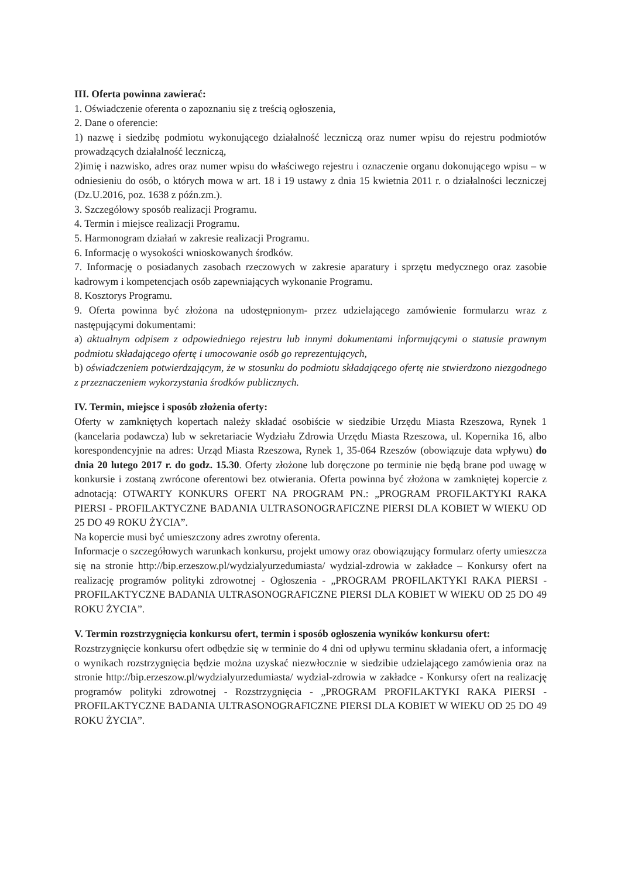III. Oferta powinna zawierać:
1. Oświadczenie oferenta o zapoznaniu się z treścią ogłoszenia,
2. Dane o oferencie:
1) nazwę i siedzibę podmiotu wykonującego działalność leczniczą oraz numer wpisu do rejestru podmiotów prowadzących działalność leczniczą,
2)imię i nazwisko, adres oraz numer wpisu do właściwego rejestru i oznaczenie organu dokonującego wpisu – w odniesieniu do osób, o których mowa w art. 18 i 19 ustawy z dnia 15 kwietnia 2011 r. o działalności leczniczej (Dz.U.2016, poz. 1638 z późn.zm.).
3. Szczegółowy sposób realizacji Programu.
4. Termin i miejsce realizacji Programu.
5. Harmonogram działań w zakresie realizacji Programu.
6. Informację o wysokości wnioskowanych środków.
7. Informację o posiadanych zasobach rzeczowych w zakresie aparatury i sprzętu medycznego oraz zasobie kadrowym i kompetencjach osób zapewniających wykonanie Programu.
8. Kosztorys Programu.
9. Oferta powinna być złożona na udostępnionym- przez udzielającego zamówienie formularzu wraz z następującymi dokumentami:
a) aktualnym odpisem z odpowiedniego rejestru lub innymi dokumentami informującymi o statusie prawnym podmiotu składającego ofertę i umocowanie osób go reprezentujących,
b) oświadczeniem potwierdzającym, że w stosunku do podmiotu składającego ofertę nie stwierdzono niezgodnego z przeznaczeniem wykorzystania środków publicznych.
IV. Termin, miejsce i sposób złożenia oferty:
Oferty w zamkniętych kopertach należy składać osobiście w siedzibie Urzędu Miasta Rzeszowa, Rynek 1 (kancelaria podawcza) lub w sekretariacie Wydziału Zdrowia Urzędu Miasta Rzeszowa, ul. Kopernika 16, albo korespondencyjnie na adres: Urząd Miasta Rzeszowa, Rynek 1, 35-064 Rzeszów (obowiązuje data wpływu) do dnia 20 lutego 2017 r. do godz. 15.30. Oferty złożone lub doręczone po terminie nie będą brane pod uwagę w konkursie i zostaną zwrócone oferentowi bez otwierania. Oferta powinna być złożona w zamkniętej kopercie z adnotacją: OTWARTY KONKURS OFERT NA PROGRAM PN.: „PROGRAM PROFILAKTYKI RAKA PIERSI - PROFILAKTYCZNE BADANIA ULTRASONOGRAFICZNE PIERSI DLA KOBIET W WIEKU OD 25 DO 49 ROKU ŻYCIA”.
Na kopercie musi być umieszczony adres zwrotny oferenta.
Informacje o szczegółowych warunkach konkursu, projekt umowy oraz obowiązujący formularz oferty umieszcza się na stronie http://bip.erzeszow.pl/wydzialyurzedumiasta/ wydzial-zdrowia w zakładce – Konkursy ofert na realizację programów polityki zdrowotnej - Ogłoszenia - „PROGRAM PROFILAKTYKI RAKA PIERSI - PROFILAKTYCZNE BADANIA ULTRASONOGRAFICZNE PIERSI DLA KOBIET W WIEKU OD 25 DO 49 ROKU ŻYCIA”.
V. Termin rozstrzygnięcia konkursu ofert, termin i sposób ogłoszenia wyników konkursu ofert:
Rozstrzygnięcie konkursu ofert odbędzie się w terminie do 4 dni od upływu terminu składania ofert, a informację o wynikach rozstrzygnięcia będzie można uzyskać niezwłocznie w siedzibie udzielającego zamówienia oraz na stronie http://bip.erzeszow.pl/wydzialyurzedumiasta/ wydzial-zdrowia w zakładce - Konkursy ofert na realizację programów polityki zdrowotnej - Rozstrzygnięcia - „PROGRAM PROFILAKTYKI RAKA PIERSI - PROFILAKTYCZNE BADANIA ULTRASONOGRAFICZNE PIERSI DLA KOBIET W WIEKU OD 25 DO 49 ROKU ŻYCIA”.